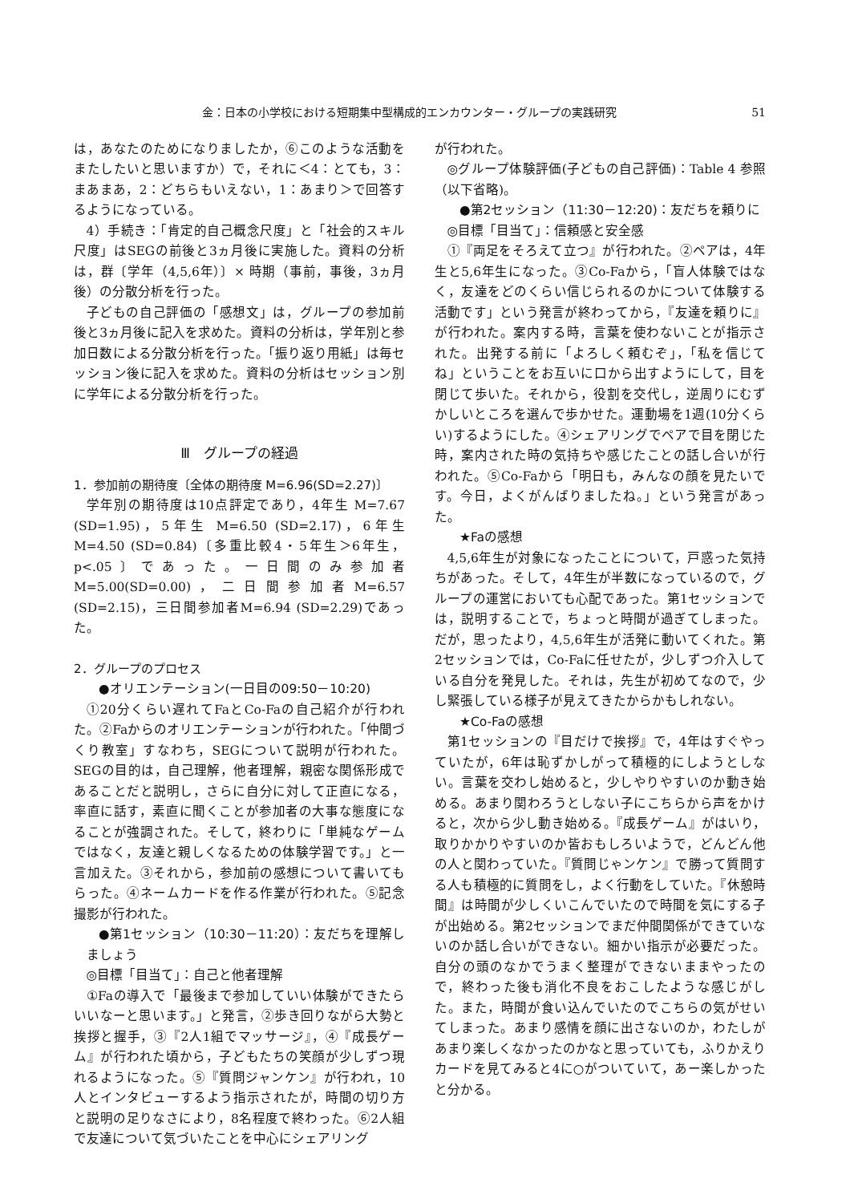金：日本の小学校における短期集中型構成的エンカウンター・グループの実践研究 51
は，あなたのためになりましたか，⑥このような活動をまたしたいと思いますか）で，それに＜4：とても，3：まあまあ，2：どちらもいえない，1：あまり＞で回答するようになっている。
4）手続き：「肯定的自己概念尺度」と「社会的スキル尺度」はSEGの前後と3ヵ月後に実施した。資料の分析は，群〔学年（4,5,6年）〕× 時期（事前，事後，3ヵ月後）の分散分析を行った。
子どもの自己評価の「感想文」は，グループの参加前後と3ヵ月後に記入を求めた。資料の分析は，学年別と参加日数による分散分析を行った。「振り返り用紙」は毎セッション後に記入を求めた。資料の分析はセッション別に学年による分散分析を行った。
Ⅲ　グループの経過
1．参加前の期待度〔全体の期待度 M=6.96(SD=2.27)〕
学年別の期待度は10点評定であり，4年生 M=7.67 (SD=1.95)，5年生 M=6.50 (SD=2.17)，6年生 M=4.50 (SD=0.84)〔多重比較4・5年生＞6年生，p<.05〕であった。一日間のみ参加者M=5.00(SD=0.00)，二日間参加者M=6.57 (SD=2.15)，三日間参加者M=6.94 (SD=2.29)であった。
2．グループのプロセス
●オリエンテーション(一日目の09:50－10:20)
①20分くらい遅れてFaとCo-Faの自己紹介が行われた。②Faからのオリエンテーションが行われた。「仲間づくり教室」すなわち，SEGについて説明が行われた。SEGの目的は，自己理解，他者理解，親密な関係形成であることだと説明し，さらに自分に対して正直になる，率直に話す，素直に聞くことが参加者の大事な態度になることが強調された。そして，終わりに「単純なゲームではなく，友達と親しくなるための体験学習です。」と一言加えた。③それから，参加前の感想について書いてもらった。④ネームカードを作る作業が行われた。⑤記念撮影が行われた。
●第1セッション（10:30－11:20）：友だちを理解しましょう
◎目標「目当て」：自己と他者理解
①Faの導入で「最後まで参加していい体験ができたらいいなーと思います。」と発言，②歩き回りながら大勢と挨拶と握手，③『2人1組でマッサージ』，④『成長ゲーム』が行われた頃から，子どもたちの笑顔が少しずつ現れるようになった。⑤『質問ジャンケン』が行われ，10人とインタビューするよう指示されたが，時間の切り方と説明の足りなさにより，8名程度で終わった。⑥2人組で友達について気づいたことを中心にシェアリング
が行われた。
◎グループ体験評価(子どもの自己評価)：Table 4 参照（以下省略)。
●第2セッション（11:30－12:20)：友だちを頼りに
◎目標「目当て」：信頼感と安全感
①『両足をそろえて立つ』が行われた。②ペアは，4年生と5,6年生になった。③Co-Faから，「盲人体験ではなく，友達をどのくらい信じられるのかについて体験する活動です」という発言が終わってから，『友達を頼りに』が行われた。案内する時，言葉を使わないことが指示された。出発する前に「よろしく頼むぞ」，「私を信じてね」ということをお互いに口から出すようにして，目を閉じて歩いた。それから，役割を交代し，逆周りにむずかしいところを選んで歩かせた。運動場を1週(10分くらい)するようにした。④シェアリングでペアで目を閉じた時，案内された時の気持ちや感じたことの話し合いが行われた。⑤Co-Faから「明日も，みんなの顔を見たいです。今日，よくがんばりましたね。」という発言があった。
★Faの感想
4,5,6年生が対象になったことについて，戸惑った気持ちがあった。そして，4年生が半数になっているので，グループの運営においても心配であった。第1セッションでは，説明することで，ちょっと時間が過ぎてしまった。だが，思ったより，4,5,6年生が活発に動いてくれた。第2セッションでは，Co-Faに任せたが，少しずつ介入している自分を発見した。それは，先生が初めてなので，少し緊張している様子が見えてきたからかもしれない。
★Co-Faの感想
第1セッションの『目だけで挨拶』で，4年はすぐやっていたが，6年は恥ずかしがって積極的にしようとしない。言葉を交わし始めると，少しやりやすいのか動き始める。あまり関わろうとしない子にこちらから声をかけると，次から少し動き始める。『成長ゲーム』がはいり，取りかかりやすいのか皆おもしろいようで，どんどん他の人と関わっていた。『質問じゃンケン』で勝って質問する人も積極的に質問をし，よく行動をしていた。『休憩時間』は時間が少しくいこんでいたので時間を気にする子が出始める。第2セッションでまだ仲間関係ができていないのか話し合いができない。細かい指示が必要だった。自分の頭のなかでうまく整理ができないままやったので，終わった後も消化不良をおこしたような感じがした。また，時間が食い込んでいたのでこちらの気がせいてしまった。あまり感情を顔に出さないのか，わたしがあまり楽しくなかったのかなと思っていても，ふりかえりカードを見てみると4に○がついていて，あー楽しかったと分かる。